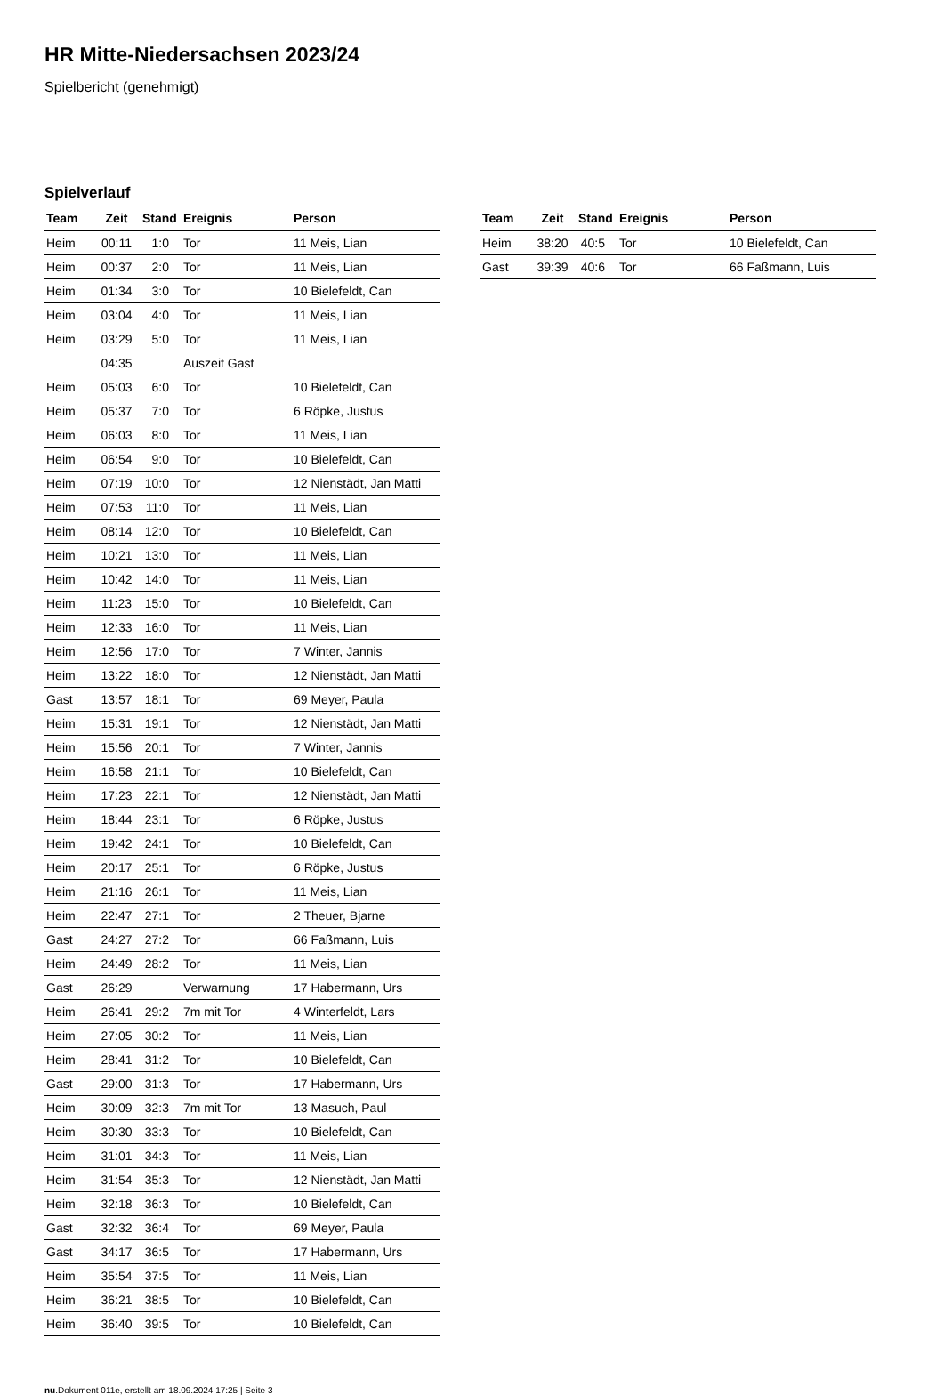HR Mitte-Niedersachsen 2023/24
Spielbericht (genehmigt)
Spielverlauf
| Team | Zeit | Stand | Ereignis | Person |
| --- | --- | --- | --- | --- |
| Heim | 00:11 | 1:0 | Tor | 11 Meis, Lian |
| Heim | 00:37 | 2:0 | Tor | 11 Meis, Lian |
| Heim | 01:34 | 3:0 | Tor | 10 Bielefeldt, Can |
| Heim | 03:04 | 4:0 | Tor | 11 Meis, Lian |
| Heim | 03:29 | 5:0 | Tor | 11 Meis, Lian |
| | 04:35 | | Auszeit Gast | |
| Heim | 05:03 | 6:0 | Tor | 10 Bielefeldt, Can |
| Heim | 05:37 | 7:0 | Tor | 6 Röpke, Justus |
| Heim | 06:03 | 8:0 | Tor | 11 Meis, Lian |
| Heim | 06:54 | 9:0 | Tor | 10 Bielefeldt, Can |
| Heim | 07:19 | 10:0 | Tor | 12 Nienstädt, Jan Matti |
| Heim | 07:53 | 11:0 | Tor | 11 Meis, Lian |
| Heim | 08:14 | 12:0 | Tor | 10 Bielefeldt, Can |
| Heim | 10:21 | 13:0 | Tor | 11 Meis, Lian |
| Heim | 10:42 | 14:0 | Tor | 11 Meis, Lian |
| Heim | 11:23 | 15:0 | Tor | 10 Bielefeldt, Can |
| Heim | 12:33 | 16:0 | Tor | 11 Meis, Lian |
| Heim | 12:56 | 17:0 | Tor | 7 Winter, Jannis |
| Heim | 13:22 | 18:0 | Tor | 12 Nienstädt, Jan Matti |
| Gast | 13:57 | 18:1 | Tor | 69 Meyer, Paula |
| Heim | 15:31 | 19:1 | Tor | 12 Nienstädt, Jan Matti |
| Heim | 15:56 | 20:1 | Tor | 7 Winter, Jannis |
| Heim | 16:58 | 21:1 | Tor | 10 Bielefeldt, Can |
| Heim | 17:23 | 22:1 | Tor | 12 Nienstädt, Jan Matti |
| Heim | 18:44 | 23:1 | Tor | 6 Röpke, Justus |
| Heim | 19:42 | 24:1 | Tor | 10 Bielefeldt, Can |
| Heim | 20:17 | 25:1 | Tor | 6 Röpke, Justus |
| Heim | 21:16 | 26:1 | Tor | 11 Meis, Lian |
| Heim | 22:47 | 27:1 | Tor | 2 Theuer, Bjarne |
| Gast | 24:27 | 27:2 | Tor | 66 Faßmann, Luis |
| Heim | 24:49 | 28:2 | Tor | 11 Meis, Lian |
| Gast | 26:29 | | Verwarnung | 17 Habermann, Urs |
| Heim | 26:41 | 29:2 | 7m mit Tor | 4 Winterfeldt, Lars |
| Heim | 27:05 | 30:2 | Tor | 11 Meis, Lian |
| Heim | 28:41 | 31:2 | Tor | 10 Bielefeldt, Can |
| Gast | 29:00 | 31:3 | Tor | 17 Habermann, Urs |
| Heim | 30:09 | 32:3 | 7m mit Tor | 13 Masuch, Paul |
| Heim | 30:30 | 33:3 | Tor | 10 Bielefeldt, Can |
| Heim | 31:01 | 34:3 | Tor | 11 Meis, Lian |
| Heim | 31:54 | 35:3 | Tor | 12 Nienstädt, Jan Matti |
| Heim | 32:18 | 36:3 | Tor | 10 Bielefeldt, Can |
| Gast | 32:32 | 36:4 | Tor | 69 Meyer, Paula |
| Gast | 34:17 | 36:5 | Tor | 17 Habermann, Urs |
| Heim | 35:54 | 37:5 | Tor | 11 Meis, Lian |
| Heim | 36:21 | 38:5 | Tor | 10 Bielefeldt, Can |
| Heim | 36:40 | 39:5 | Tor | 10 Bielefeldt, Can |
| Team | Zeit | Stand | Ereignis | Person |
| --- | --- | --- | --- | --- |
| Heim | 38:20 | 40:5 | Tor | 10 Bielefeldt, Can |
| Gast | 39:39 | 40:6 | Tor | 66 Faßmann, Luis |
nu.Dokument 011e, erstellt am 18.09.2024 17:25 | Seite 3